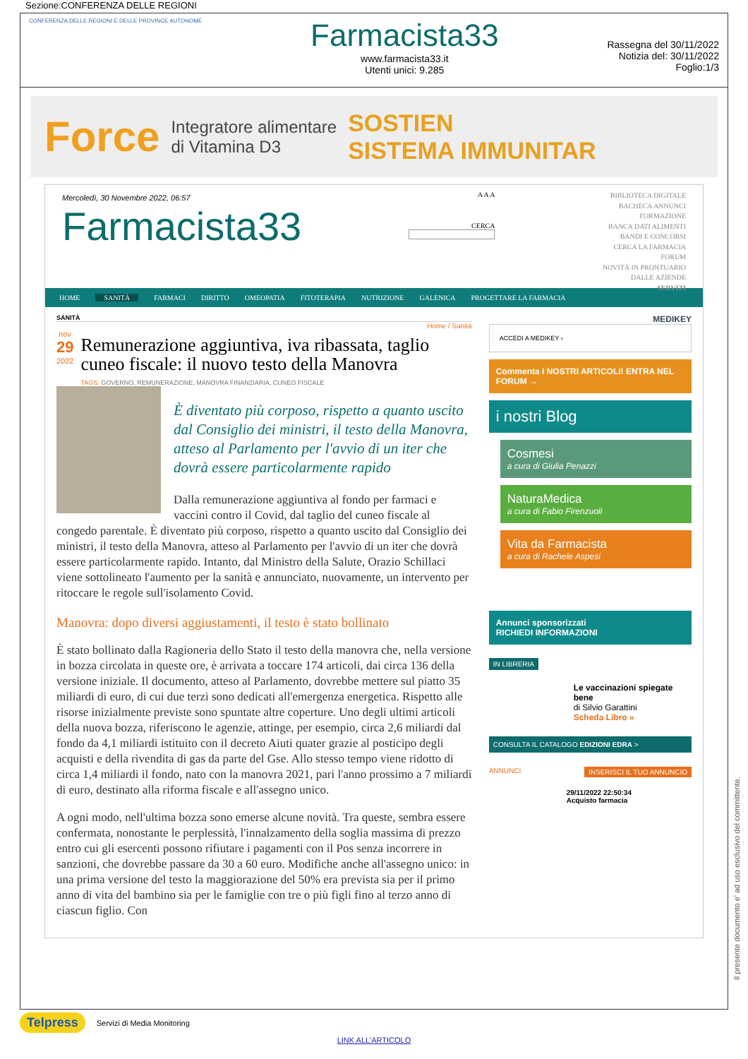Sezione:CONFERENZA DELLE REGIONI
CONFERENZA DELLE REGIONI E DELLE PROVINCE AUTONOME
Farmacista33
www.farmacista33.it
Utenti unici: 9.285
Rassegna del 30/11/2022
Notizia del: 30/11/2022
Foglio:1/3
Force Integratore alimentare
di Vitamina D3 SOSTIEN
SISTEMA IMMUNITAR
Mercoledì, 30 Novembre 2022, 06:57
Farmacista33
A A A
CERCA
BIBLIOTECA DIGITALE
BACHECA ANNUNCI
FORMAZIONE
BANCA DATI ALIMENTI
BANDI E CONCORSI
CERCA LA FARMACIA
FORUM
NOVITÀ IN PRONTUARIO
DALLE AZIENDE
SERVIZI
HOME SANITÀ FARMACI DIRITTO OMEOPATIA FITOTERAPIA NUTRIZIONE GALENICA PROGETTARE LA FARMACIA
SANITÀ
Home / Sanità
nov
29
2022
Remunerazione aggiuntiva, iva ribassata, taglio cuneo fiscale: il nuovo testo della Manovra
TAGS: GOVERNO, REMUNERAZIONE, MANOVRA FINANZIARIA, CUNEO FISCALE
È diventato più corposo, rispetto a quanto uscito dal Consiglio dei ministri, il testo della Manovra, atteso al Parlamento per l'avvio di un iter che dovrà essere particolarmente rapido
Dalla remunerazione aggiuntiva al fondo per farmaci e vaccini contro il Covid, dal taglio del cuneo fiscale al congedo parentale. È diventato più corposo, rispetto a quanto uscito dal Consiglio dei ministri, il testo della Manovra, atteso al Parlamento per l'avvio di un iter che dovrà essere particolarmente rapido. Intanto, dal Ministro della Salute, Orazio Schillaci viene sottolineato l'aumento per la sanità e annunciato, nuovamente, un intervento per ritoccare le regole sull'isolamento Covid.
Manovra: dopo diversi aggiustamenti, il testo è stato bollinato
È stato bollinato dalla Ragioneria dello Stato il testo della manovra che, nella versione in bozza circolata in queste ore, è arrivata a toccare 174 articoli, dai circa 136 della versione iniziale. Il documento, atteso al Parlamento, dovrebbe mettere sul piatto 35 miliardi di euro, di cui due terzi sono dedicati all'emergenza energetica. Rispetto alle risorse inizialmente previste sono spuntate altre coperture. Uno degli ultimi articoli della nuova bozza, riferiscono le agenzie, attinge, per esempio, circa 2,6 miliardi dal fondo da 4,1 miliardi istituito con il decreto Aiuti quater grazie al posticipo degli acquisti e della rivendita di gas da parte del Gse. Allo stesso tempo viene ridotto di circa 1,4 miliardi il fondo, nato con la manovra 2021, pari l'anno prossimo a 7 miliardi di euro, destinato alla riforma fiscale e all'assegno unico.
A ogni modo, nell'ultima bozza sono emerse alcune novità. Tra queste, sembra essere confermata, nonostante le perplessità, l'innalzamento della soglia massima di prezzo entro cui gli esercenti possono rifiutare i pagamenti con il Pos senza incorrere in sanzioni, che dovrebbe passare da 30 a 60 euro. Modifiche anche all'assegno unico: in una prima versione del testo la maggiorazione del 50% era prevista sia per il primo anno di vita del bambino sia per le famiglie con tre o più figli fino al terzo anno di ciascun figlio. Con
MEDIKEY
ACCEDI A MEDIKEY ›
Commenta I NOSTRI ARTICOLI! ENTRA NEL FORUM →
i nostri Blog
Cosmesi
a cura di Giulia Penazzi
NaturaMedica
a cura di Fabio Firenzuoli
Vita da Farmacista
a cura di Rachele Aspesi
Annunci sponsorizzati
RICHIEDI INFORMAZIONI
IN LIBRERIA
Le vaccinazioni spiegate bene
di Silvio Garattini
Scheda Libro »
CONSULTA IL CATALOGO EDIZIONI EDRA >
ANNUNCI INSERISCI IL TUO ANNUNCIO
29/11/2022 22:50:34
Acquisto farmacia
Telpress Servizi di Media Monitoring
LINK ALL'ARTICOLO
Il presente documento e' ad uso esclusivo del committente.